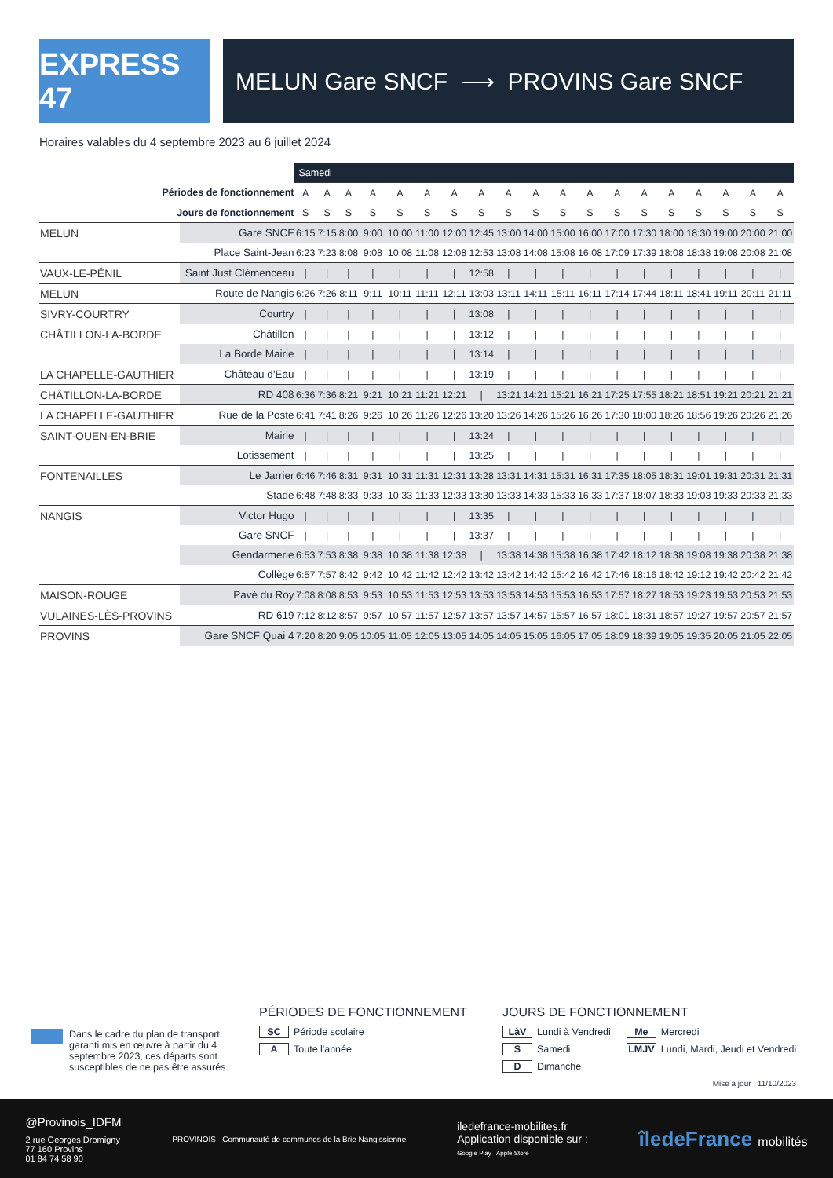EXPRESS 47
MELUN Gare SNCF ⟶ PROVINS Gare SNCF
Horaires valables du 4 septembre 2023 au 6 juillet 2024
| | | Samedi | | | | | | | | | | | | | | | | | | |
| Périodes de fonctionnement | | A | A | A | A | A | A | A | A | A | A | A | A | A | A | A | A | A | A | A |
| Jours de fonctionnement | | S | S | S | S | S | S | S | S | S | S | S | S | S | S | S | S | S | S | S |
| MELUN | Gare SNCF | 6:15 | 7:15 | 8:00 | 9:00 | 10:00 | 11:00 | 12:00 | 12:45 | 13:00 | 14:00 | 15:00 | 16:00 | 17:00 | 17:30 | 18:00 | 18:30 | 19:00 | 20:00 | 21:00 |
| | Place Saint-Jean | 6:23 | 7:23 | 8:08 | 9:08 | 10:08 | 11:08 | 12:08 | 12:53 | 13:08 | 14:08 | 15:08 | 16:08 | 17:09 | 17:39 | 18:08 | 18:38 | 19:08 | 20:08 | 21:08 |
| VAUX-LE-PÉNIL | Saint Just Clémenceau | / | / | / | / | / | / | / | 12:58 | / | / | / | / | / | / | / | / | / | / | / |
| MELUN | Route de Nangis | 6:26 | 7:26 | 8:11 | 9:11 | 10:11 | 11:11 | 12:11 | 13:03 | 13:11 | 14:11 | 15:11 | 16:11 | 17:14 | 17:44 | 18:11 | 18:41 | 19:11 | 20:11 | 21:11 |
| SIVRY-COURTRY | Courtry | / | / | / | / | / | / | / | 13:08 | / | / | / | / | / | / | / | / | / | / | / |
| CHÂTILLON-LA-BORDE | Châtillon | / | / | / | / | / | / | / | 13:12 | / | / | / | / | / | / | / | / | / | / | / |
| | La Borde Mairie | / | / | / | / | / | / | / | 13:14 | / | / | / | / | / | / | / | / | / | / | / |
| LA CHAPELLE-GAUTHIER | Château d'Eau | / | / | / | / | / | / | / | 13:19 | / | / | / | / | / | / | / | / | / | / | / |
| CHÂTILLON-LA-BORDE | RD 408 | 6:36 | 7:36 | 8:21 | 9:21 | 10:21 | 11:21 | 12:21 | / | 13:21 | 14:21 | 15:21 | 16:21 | 17:25 | 17:55 | 18:21 | 18:51 | 19:21 | 20:21 | 21:21 |
| LA CHAPELLE-GAUTHIER | Rue de la Poste | 6:41 | 7:41 | 8:26 | 9:26 | 10:26 | 11:26 | 12:26 | 13:20 | 13:26 | 14:26 | 15:26 | 16:26 | 17:30 | 18:00 | 18:26 | 18:56 | 19:26 | 20:26 | 21:26 |
| SAINT-OUEN-EN-BRIE | Mairie | / | / | / | / | / | / | / | 13:24 | / | / | / | / | / | / | / | / | / | / | / |
| | Lotissement | / | / | / | / | / | / | / | 13:25 | / | / | / | / | / | / | / | / | / | / | / |
| FONTENAILLES | Le Jarrier | 6:46 | 7:46 | 8:31 | 9:31 | 10:31 | 11:31 | 12:31 | 13:28 | 13:31 | 14:31 | 15:31 | 16:31 | 17:35 | 18:05 | 18:31 | 19:01 | 19:31 | 20:31 | 21:31 |
| | Stade | 6:48 | 7:48 | 8:33 | 9:33 | 10:33 | 11:33 | 12:33 | 13:30 | 13:33 | 14:33 | 15:33 | 16:33 | 17:37 | 18:07 | 18:33 | 19:03 | 19:33 | 20:33 | 21:33 |
| NANGIS | Victor Hugo | / | / | / | / | / | / | / | 13:35 | / | / | / | / | / | / | / | / | / | / | / |
| | Gare SNCF | / | / | / | / | / | / | / | 13:37 | / | / | / | / | / | / | / | / | / | / | / |
| | Gendarmerie | 6:53 | 7:53 | 8:38 | 9:38 | 10:38 | 11:38 | 12:38 | / | 13:38 | 14:38 | 15:38 | 16:38 | 17:42 | 18:12 | 18:38 | 19:08 | 19:38 | 20:38 | 21:38 |
| | Collège | 6:57 | 7:57 | 8:42 | 9:42 | 10:42 | 11:42 | 12:42 | 13:42 | 13:42 | 14:42 | 15:42 | 16:42 | 17:46 | 18:16 | 18:42 | 19:12 | 19:42 | 20:42 | 21:42 |
| MAISON-ROUGE | Pavé du Roy | 7:08 | 8:08 | 8:53 | 9:53 | 10:53 | 11:53 | 12:53 | 13:53 | 13:53 | 14:53 | 15:53 | 16:53 | 17:57 | 18:27 | 18:53 | 19:23 | 19:53 | 20:53 | 21:53 |
| VULAINES-LÈS-PROVINS | RD 619 | 7:12 | 8:12 | 8:57 | 9:57 | 10:57 | 11:57 | 12:57 | 13:57 | 13:57 | 14:57 | 15:57 | 16:57 | 18:01 | 18:31 | 18:57 | 19:27 | 19:57 | 20:57 | 21:57 |
| PROVINS | Gare SNCF Quai 4 | 7:20 | 8:20 | 9:05 | 10:05 | 11:05 | 12:05 | 13:05 | 14:05 | 14:05 | 15:05 | 16:05 | 17:05 | 18:09 | 18:39 | 19:05 | 19:35 | 20:05 | 21:05 | 22:05 |
Dans le cadre du plan de transport garanti mis en œuvre à partir du 4 septembre 2023, ces départs sont susceptibles de ne pas être assurés.
PÉRIODES DE FONCTIONNEMENT
SC Période scolaire
A Toute l'année
JOURS DE FONCTIONNEMENT
LàV Lundi à Vendredi
S Samedi
D Dimanche
Me Mercredi
LMJV Lundi, Mardi, Jeudi et Vendredi
Mise à jour : 11/10/2023
@Provinois_IDFM
2 rue Georges Dromigny
77 160 Provins
01 84 74 58 90
PROVINOIS Communauté de communes de la Brie Nangissienne
iledefrance-mobilites.fr
Application disponible sur :
Google Play Apple Store
îledeFrance mobilités